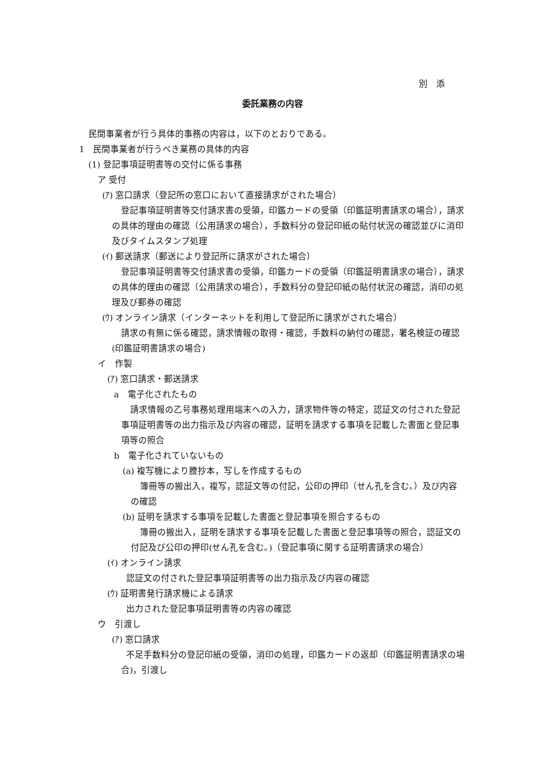別　添
委託業務の内容
民間事業者が行う具体的事務の内容は，以下のとおりである。
1　民間事業者が行うべき業務の具体的内容
(1) 登記事項証明書等の交付に係る事務
ア 受付
(ｱ) 窓口請求（登記所の窓口において直接請求がされた場合）
登記事項証明書等交付請求書の受領，印鑑カードの受領（印鑑証明書請求の場合），請求の具体的理由の確認（公用請求の場合），手数料分の登記印紙の貼付状況の確認並びに消印及びタイムスタンプ処理
(ｲ) 郵送請求（郵送により登記所に請求がされた場合）
登記事項証明書等交付請求書の受領，印鑑カードの受領（印鑑証明書請求の場合），請求の具体的理由の確認（公用請求の場合），手数料分の登記印紙の貼付状況の確認，消印の処理及び郵券の確認
(ｳ) オンライン請求（インターネットを利用して登記所に請求がされた場合）
請求の有無に係る確認，請求情報の取得・確認，手数料の納付の確認，署名検証の確認(印鑑証明書請求の場合)
イ　作製
(ｱ) 窓口請求・郵送請求
a　電子化されたもの
請求情報の乙号事務処理用端末への入力，請求物件等の特定，認証文の付された登記事項証明書等の出力指示及び内容の確認，証明を請求する事項を記載した書面と登記事項等の照合
b　電子化されていないもの
(a) 複写機により謄抄本，写しを作成するもの
簿冊等の搬出入，複写，認証文等の付記，公印の押印（せん孔を含む。）及び内容の確認
(b) 証明を請求する事項を記載した書面と登記事項を照合するもの
簿冊の搬出入，証明を請求する事項を記載した書面と登記事項等の照合，認証文の付記及び公印の押印(せん孔を含む。)（登記事項に関する証明書請求の場合）
(ｲ) オンライン請求
認証文の付された登記事項証明書等の出力指示及び内容の確認
(ｳ) 証明書発行請求機による請求
出力された登記事項証明書等の内容の確認
ウ　引渡し
(ｱ) 窓口請求
不足手数料分の登記印紙の受領，消印の処理，印鑑カードの返却（印鑑証明書請求の場合)，引渡し